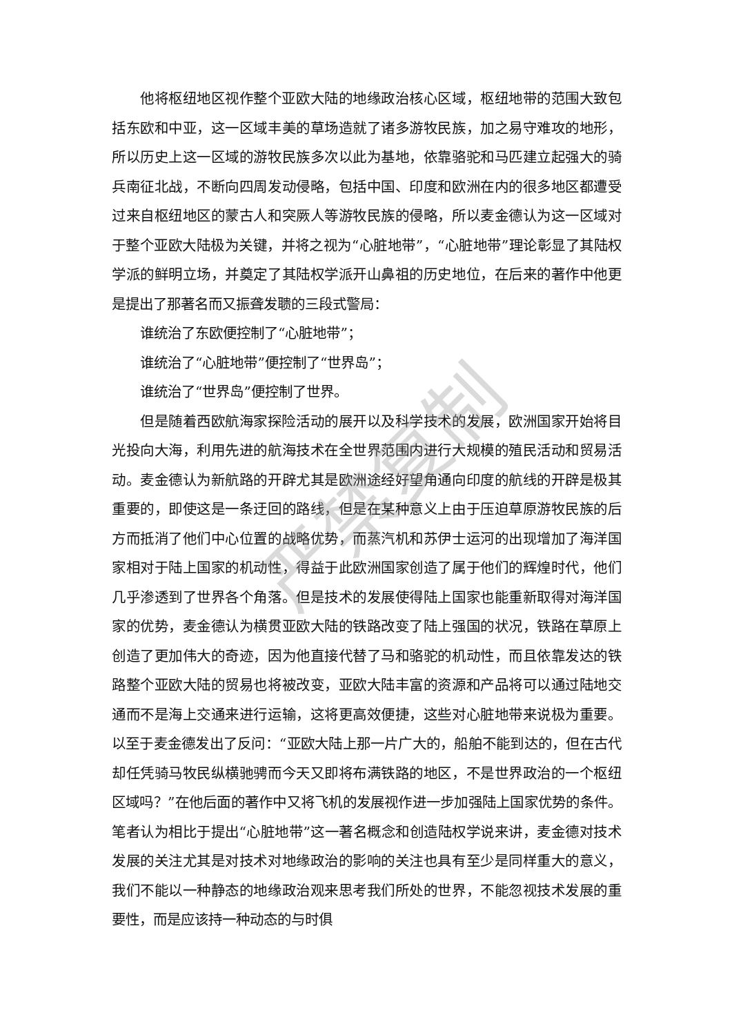他将枢纽地区视作整个亚欧大陆的地缘政治核心区域，枢纽地带的范围大致包括东欧和中亚，这一区域丰美的草场造就了诸多游牧民族，加之易守难攻的地形，所以历史上这一区域的游牧民族多次以此为基地，依靠骆驼和马匹建立起强大的骑兵南征北战，不断向四周发动侵略，包括中国、印度和欧洲在内的很多地区都遭受过来自枢纽地区的蒙古人和突厥人等游牧民族的侵略，所以麦金德认为这一区域对于整个亚欧大陆极为关键，并将之视为“心脏地带”，“心脏地带”理论彰显了其陆权学派的鲜明立场，并奠定了其陆权学派开山鼻祖的历史地位，在后来的著作中他更是提出了那著名而又振聋发聩的三段式警局：
谁统治了东欧便控制了“心脏地带”；
谁统治了“心脏地带”便控制了“世界岛”；
谁统治了“世界岛”便控制了世界。
但是随着西欧航海家探险活动的展开以及科学技术的发展，欧洲国家开始将目光投向大海，利用先进的航海技术在全世界范围内进行大规模的殖民活动和贸易活动。麦金德认为新航路的开辟尤其是欧洲途经好望角通向印度的航线的开辟是极其重要的，即使这是一条迂回的路线，但是在某种意义上由于压迫草原游牧民族的后方而抵消了他们中心位置的战略优势，而蒸汽机和苏伊士运河的出现增加了海洋国家相对于陆上国家的机动性，得益于此欧洲国家创造了属于他们的辉煌时代，他们几乎渗透到了世界各个角落。但是技术的发展使得陆上国家也能重新取得对海洋国家的优势，麦金德认为横贯亚欧大陆的铁路改变了陆上强国的状况，铁路在草原上创造了更加伟大的奇迹，因为他直接代替了马和骆驼的机动性，而且依靠发达的铁路整个亚欧大陆的贸易也将被改变，亚欧大陆丰富的资源和产品将可以通过陆地交通而不是海上交通来进行运输，这将更高效便捷，这些对心脏地带来说极为重要。以至于麦金德发出了反问：“亚欧大陆上那一片广大的，船舶不能到达的，但在古代却任凭骑马牧民纵横驰骋而今天又即将布满铁路的地区，不是世界政治的一个枢纽区域吗？”在他后面的著作中又将飞机的发展视作进一步加强陆上国家优势的条件。笔者认为相比于提出“心脏地带”这一著名概念和创造陆权学说来讲，麦金德对技术发展的关注尤其是对技术对地缘政治的影响的关注也具有至少是同样重大的意义，我们不能以一种静态的地缘政治观来思考我们所处的世界，不能忽视技术发展的重要性，而是应该持一种动态的与时俱
严禁复制